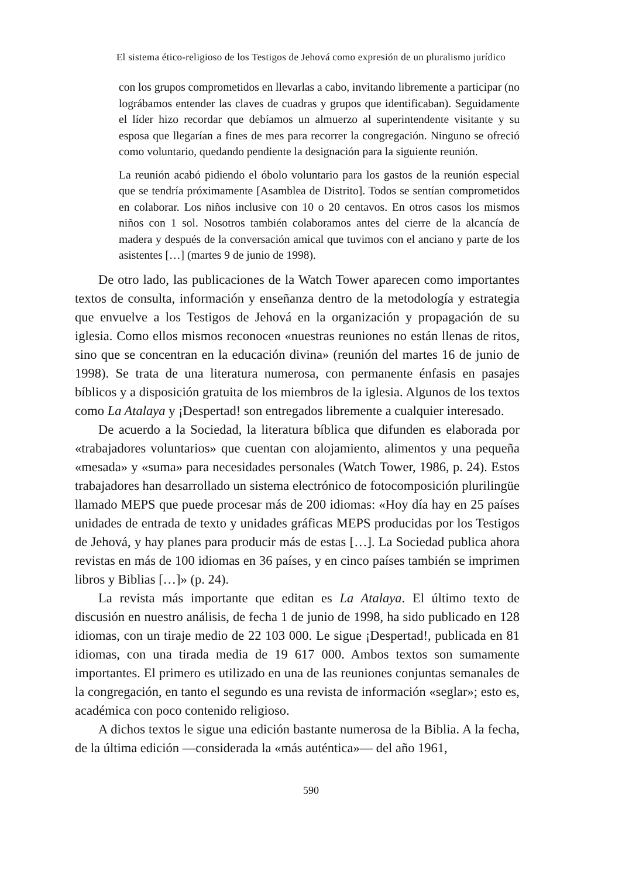El sistema ético-religioso de los Testigos de Jehová como expresión de un pluralismo jurídico
con los grupos comprometidos en llevarlas a cabo, invitando libremente a participar (no lográbamos entender las claves de cuadras y grupos que identificaban). Seguidamente el líder hizo recordar que debíamos un almuerzo al superintendente visitante y su esposa que llegarían a fines de mes para recorrer la congregación. Ninguno se ofreció como voluntario, quedando pendiente la designación para la siguiente reunión.
La reunión acabó pidiendo el óbolo voluntario para los gastos de la reunión especial que se tendría próximamente [Asamblea de Distrito]. Todos se sentían comprometidos en colaborar. Los niños inclusive con 10 o 20 centavos. En otros casos los mismos niños con 1 sol. Nosotros también colaboramos antes del cierre de la alcancía de madera y después de la conversación amical que tuvimos con el anciano y parte de los asistentes […] (martes 9 de junio de 1998).
De otro lado, las publicaciones de la Watch Tower aparecen como importantes textos de consulta, información y enseñanza dentro de la metodología y estrategia que envuelve a los Testigos de Jehová en la organización y propagación de su iglesia. Como ellos mismos reconocen «nuestras reuniones no están llenas de ritos, sino que se concentran en la educación divina» (reunión del martes 16 de junio de 1998). Se trata de una literatura numerosa, con permanente énfasis en pasajes bíblicos y a disposición gratuita de los miembros de la iglesia. Algunos de los textos como La Atalaya y ¡Despertad! son entregados libremente a cualquier interesado.
De acuerdo a la Sociedad, la literatura bíblica que difunden es elaborada por «trabajadores voluntarios» que cuentan con alojamiento, alimentos y una pequeña «mesada» y «suma» para necesidades personales (Watch Tower, 1986, p. 24). Estos trabajadores han desarrollado un sistema electrónico de fotocomposición plurilingüe llamado MEPS que puede procesar más de 200 idiomas: «Hoy día hay en 25 países unidades de entrada de texto y unidades gráficas MEPS producidas por los Testigos de Jehová, y hay planes para producir más de estas […]. La Sociedad publica ahora revistas en más de 100 idiomas en 36 países, y en cinco países también se imprimen libros y Biblias […]» (p. 24).
La revista más importante que editan es La Atalaya. El último texto de discusión en nuestro análisis, de fecha 1 de junio de 1998, ha sido publicado en 128 idiomas, con un tiraje medio de 22 103 000. Le sigue ¡Despertad!, publicada en 81 idiomas, con una tirada media de 19 617 000. Ambos textos son sumamente importantes. El primero es utilizado en una de las reuniones conjuntas semanales de la congregación, en tanto el segundo es una revista de información «seglar»; esto es, académica con poco contenido religioso.
A dichos textos le sigue una edición bastante numerosa de la Biblia. A la fecha, de la última edición —considerada la «más auténtica»— del año 1961,
590